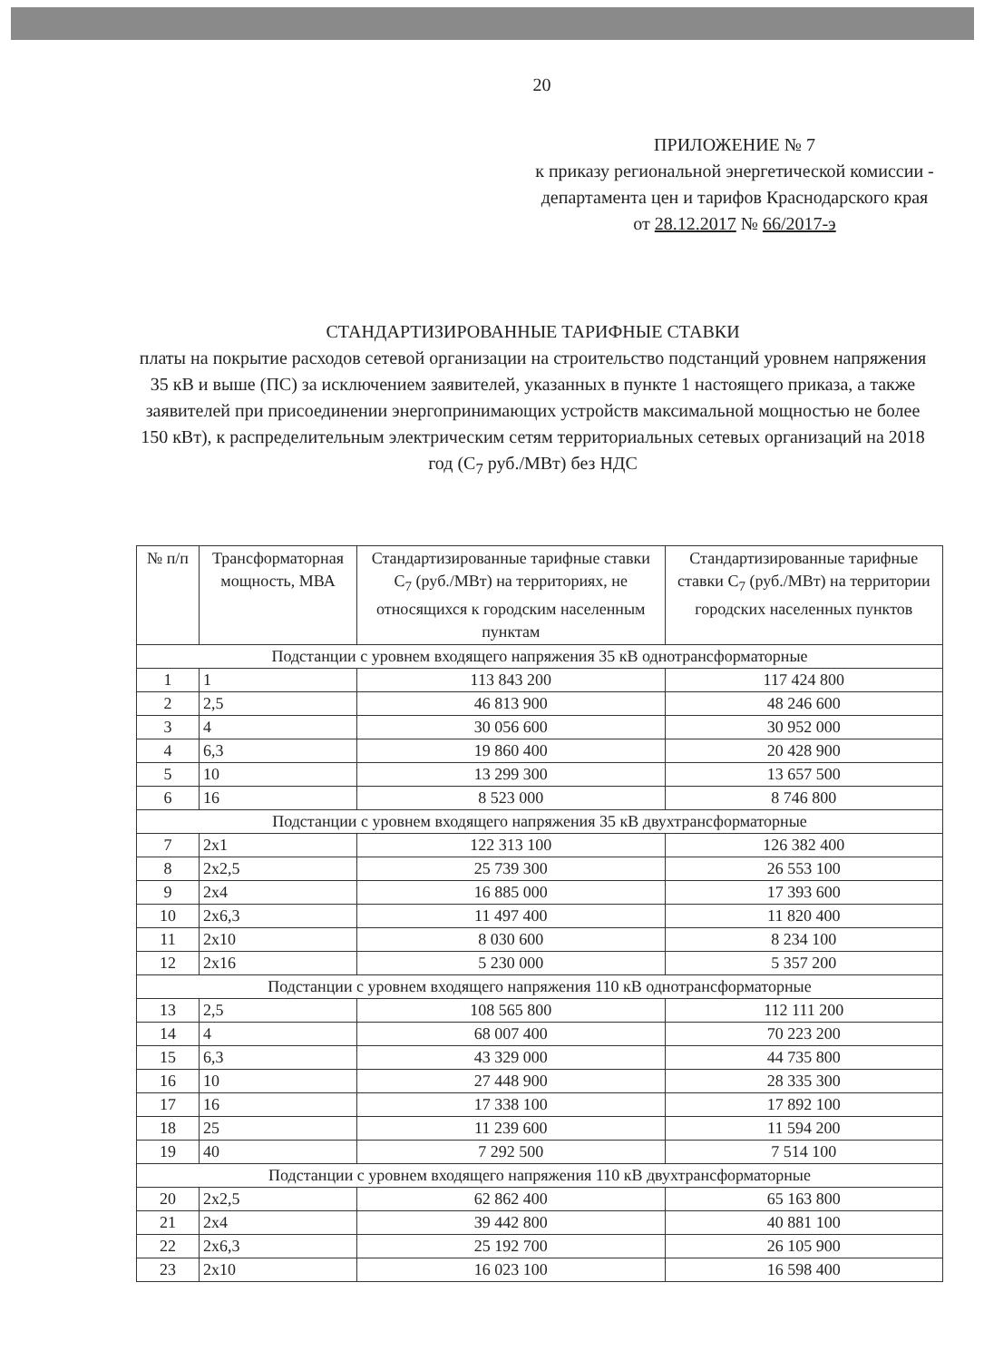20
ПРИЛОЖЕНИЕ № 7
к приказу региональной энергетической комиссии - департамента цен и тарифов Краснодарского края
от 28.12.2017 № 66/2017-э
СТАНДАРТИЗИРОВАННЫЕ ТАРИФНЫЕ СТАВКИ
платы на покрытие расходов сетевой организации на строительство подстанций уровнем напряжения 35 кВ и выше (ПС) за исключением заявителей, указанных в пункте 1 настоящего приказа, а также заявителей при присоединении энергопринимающих устройств максимальной мощностью не более 150 кВт), к распределительным электрическим сетям территориальных сетевых организаций на 2018 год (С<sub>7</sub> руб./МВт) без НДС
| № п/п | Трансформаторная мощность, МВА | Стандартизированные тарифные ставки С<sub>7</sub> (руб./МВт) на территориях, не относящихся к городским населенным пунктам | Стандартизированные тарифные ставки С<sub>7</sub> (руб./МВт) на территории городских населенных пунктов |
| --- | --- | --- | --- |
| Подстанции с уровнем входящего напряжения 35 кВ однотрансформаторные | | | |
| 1 | 1 | 113 843 200 | 117 424 800 |
| 2 | 2,5 | 46 813 900 | 48 246 600 |
| 3 | 4 | 30 056 600 | 30 952 000 |
| 4 | 6,3 | 19 860 400 | 20 428 900 |
| 5 | 10 | 13 299 300 | 13 657 500 |
| 6 | 16 | 8 523 000 | 8 746 800 |
| Подстанции с уровнем входящего напряжения 35 кВ двухтрансформаторные | | | |
| 7 | 2х1 | 122 313 100 | 126 382 400 |
| 8 | 2х2,5 | 25 739 300 | 26 553 100 |
| 9 | 2х4 | 16 885 000 | 17 393 600 |
| 10 | 2х6,3 | 11 497 400 | 11 820 400 |
| 11 | 2х10 | 8 030 600 | 8 234 100 |
| 12 | 2х16 | 5 230 000 | 5 357 200 |
| Подстанции с уровнем входящего напряжения 110 кВ однотрансформаторные | | | |
| 13 | 2,5 | 108 565 800 | 112 111 200 |
| 14 | 4 | 68 007 400 | 70 223 200 |
| 15 | 6,3 | 43 329 000 | 44 735 800 |
| 16 | 10 | 27 448 900 | 28 335 300 |
| 17 | 16 | 17 338 100 | 17 892 100 |
| 18 | 25 | 11 239 600 | 11 594 200 |
| 19 | 40 | 7 292 500 | 7 514 100 |
| Подстанции с уровнем входящего напряжения 110 кВ двухтрансформаторные | | | |
| 20 | 2х2,5 | 62 862 400 | 65 163 800 |
| 21 | 2х4 | 39 442 800 | 40 881 100 |
| 22 | 2х6,3 | 25 192 700 | 26 105 900 |
| 23 | 2х10 | 16 023 100 | 16 598 400 |